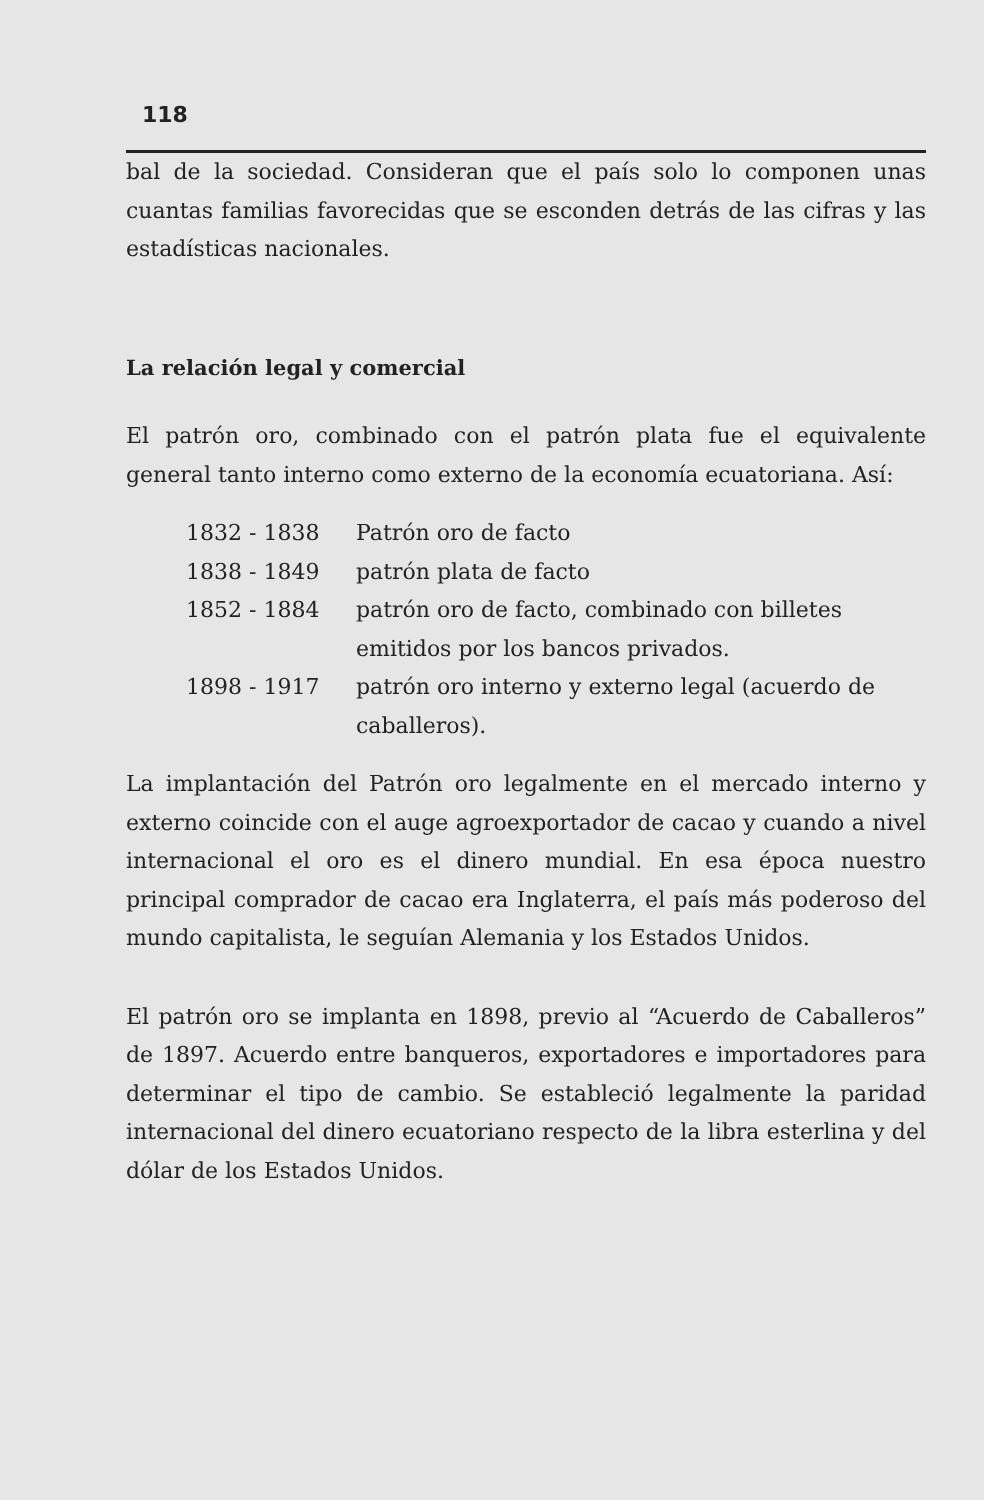118
bal de la sociedad. Consideran que el país solo lo componen unas cuantas familias favorecidas que se esconden detrás de las cifras y las estadísticas nacionales.
La relación legal y comercial
El patrón oro, combinado con el patrón plata fue el equivalente general tanto interno como externo de la economía ecuatoriana. Así:
| 1832 - 1838 | Patrón oro de facto |
| 1838 - 1849 | patrón plata de facto |
| 1852 - 1884 | patrón oro de facto, combinado con billetes emitidos por los bancos privados. |
| 1898 - 1917 | patrón oro interno y externo legal (acuerdo de caballeros). |
La implantación del Patrón oro legalmente en el mercado interno y externo coincide con el auge agroexportador de cacao y cuando a nivel internacional el oro es el dinero mundial. En esa época nuestro principal comprador de cacao era Inglaterra, el país más poderoso del mundo capitalista, le seguían Alemania y los Estados Unidos.
El patrón oro se implanta en 1898, previo al “Acuerdo de Caballeros” de 1897. Acuerdo entre banqueros, exportadores e importadores para determinar el tipo de cambio. Se estableció legalmente la paridad internacional del dinero ecuatoriano respecto de la libra esterlina y del dólar de los Estados Unidos.